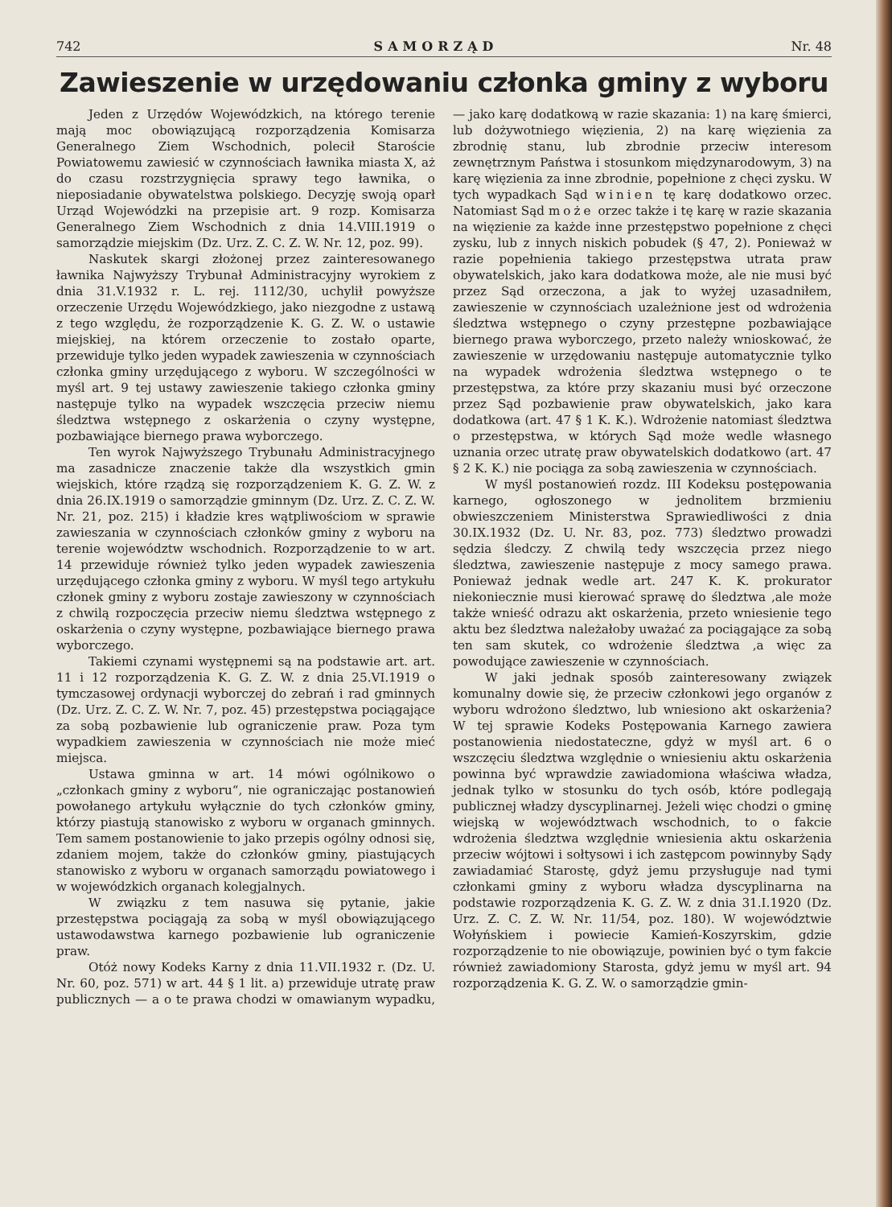742 SAMORZĄD Nr. 48
Zawieszenie w urzędowaniu członka gminy z wyboru
Jeden z Urzędów Wojewódzkich, na którego terenie mają moc obowiązującą rozporządzenia Komisarza Generalnego Ziem Wschodnich, polecił Staroście Powiatowemu zawiesić w czynnościach ławnika miasta X, aż do czasu rozstrzygnięcia sprawy tego ławnika, o nieposiadanie obywatelstwa polskiego. Decyzję swoją oparł Urząd Wojewódzki na przepisie art. 9 rozp. Komisarza Generalnego Ziem Wschodnich z dnia 14.VIII.1919 o samorządzie miejskim (Dz. Urz. Z. C. Z. W. Nr. 12, poz. 99).
Naskutek skargi złożonej przez zainteresowanego ławnika Najwyższy Trybunał Administracyjny wyrokiem z dnia 31.V.1932 r. L. rej. 1112/30, uchylił powyższe orzeczenie Urzędu Wojewódzkiego, jako niezgodne z ustawą z tego względu, że rozporządzenie K. G. Z. W. o ustawie miejskiej, na którem orzeczenie to zostało oparte, przewiduje tylko jeden wypadek zawieszenia w czynnościach członka gminy urzędującego z wyboru. W szczególności w myśl art. 9 tej ustawy zawieszenie takiego członka gminy następuje tylko na wypadek wszczęcia przeciw niemu śledztwa wstępnego z oskarżenia o czyny występne, pozbawiające biernego prawa wyborczego.
Ten wyrok Najwyższego Trybunału Administracyjnego ma zasadnicze znaczenie także dla wszystkich gmin wiejskich, które rządzą się rozporządzeniem K. G. Z. W. z dnia 26.IX.1919 o samorządzie gminnym (Dz. Urz. Z. C. Z. W. Nr. 21, poz. 215) i kładzie kres wątpliwościom w sprawie zawieszania w czynnościach członków gminy z wyboru na terenie województw wschodnich. Rozporządzenie to w art. 14 przewiduje również tylko jeden wypadek zawieszenia urzędującego członka gminy z wyboru. W myśl tego artykułu członek gminy z wyboru zostaje zawieszony w czynnościach z chwilą rozpoczęcia przeciw niemu śledztwa wstępnego z oskarżenia o czyny występne, pozbawiające biernego prawa wyborczego.
Takiemi czynami występnemi są na podstawie art. art. 11 i 12 rozporządzenia K. G. Z. W. z dnia 25.VI.1919 o tymczasowej ordynacji wyborczej do zebrań i rad gminnych (Dz. Urz. Z. C. Z. W. Nr. 7, poz. 45) przestępstwa pociągające za sobą pozbawienie lub ograniczenie praw. Poza tym wypadkiem zawieszenia w czynnościach nie może mieć miejsca.
Ustawa gminna w art. 14 mówi ogólnikowo o „członkach gminy z wyboru“, nie ograniczając postanowień powołanego artykułu wyłącznie do tych członków gminy, którzy piastują stanowisko z wyboru w organach gminnych. Tem samem postanowienie to jako przepis ogólny odnosi się, zdaniem mojem, także do członków gminy, piastujących stanowisko z wyboru w organach samorządu powiatowego i w wojewódzkich organach kolegjalnych.
W związku z tem nasuwa się pytanie, jakie przestępstwa pociągają za sobą w myśl obowiązującego ustawodawstwa karnego pozbawienie lub ograniczenie praw.
Otóż nowy Kodeks Karny z dnia 11.VII.1932 r. (Dz. U. Nr. 60, poz. 571) w art. 44 § 1 lit. a) przewiduje utratę praw publicznych — a o te prawa chodzi w omawianym wypadku, — jako karę dodatkową w razie skazania: 1) na karę śmierci, lub dożywotniego więzienia, 2) na karę więzienia za zbrodnię stanu, lub zbrodnie przeciw interesom zewnętrznym Państwa i stosunkom międzynarodowym, 3) na karę więzienia za inne zbrodnie, popełnione z chęci zysku. W tych wypadkach Sąd winien tę karę dodatkowo orzec. Natomiast Sąd może orzec także i tę karę w razie skazania na więzienie za każde inne przestępstwo popełnione z chęci zysku, lub z innych niskich pobudek (§ 47, 2). Ponieważ w razie popełnienia takiego przestępstwa utrata praw obywatelskich, jako kara dodatkowa może, ale nie musi być przez Sąd orzeczona, a jak to wyżej uzasadniłem, zawieszenie w czynnościach uzależnione jest od wdrożenia śledztwa wstępnego o czyny przestępne pozbawiające biernego prawa wyborczego, przeto należy wnioskować, że zawieszenie w urzędowaniu następuje automatycznie tylko na wypadek wdrożenia śledztwa wstępnego o te przestępstwa, za które przy skazaniu musi być orzeczone przez Sąd pozbawienie praw obywatelskich, jako kara dodatkowa (art. 47 § 1 K. K.). Wdrożenie natomiast śledztwa o przestępstwa, w których Sąd może wedle własnego uznania orzec utratę praw obywatelskich dodatkowo (art. 47 § 2 K. K.) nie pociąga za sobą zawieszenia w czynnościach.
W myśl postanowień rozdz. III Kodeksu postępowania karnego, ogłoszonego w jednolitem brzmieniu obwieszczeniem Ministerstwa Sprawiedliwości z dnia 30.IX.1932 (Dz. U. Nr. 83, poz. 773) śledztwo prowadzi sędzia śledczy. Z chwilą tedy wszczęcia przez niego śledztwa, zawieszenie następuje z mocy samego prawa. Ponieważ jednak wedle art. 247 K. K. prokurator niekoniecznie musi kierować sprawę do śledztwa ,ale może także wnieść odrazu akt oskarżenia, przeto wniesienie tego aktu bez śledztwa należałoby uważać za pociągające za sobą ten sam skutek, co wdrożenie śledztwa ,a więc za powodujące zawieszenie w czynnościach.
W jaki jednak sposób zainteresowany związek komunalny dowie się, że przeciw członkowi jego organów z wyboru wdrożono śledztwo, lub wniesiono akt oskarżenia? W tej sprawie Kodeks Postępowania Karnego zawiera postanowienia niedostateczne, gdyż w myśl art. 6 o wszczęciu śledztwa względnie o wniesieniu aktu oskarżenia powinna być wprawdzie zawiadomiona właściwa władza, jednak tylko w stosunku do tych osób, które podlegają publicznej władzy dyscyplinarnej. Jeżeli więc chodzi o gminę wiejską w województwach wschodnich, to o fakcie wdrożenia śledztwa względnie wniesienia aktu oskarżenia przeciw wójtowi i sołtysowi i ich zastępcom powinnyby Sądy zawiadamiać Starostę, gdyż jemu przysługuje nad tymi członkami gminy z wyboru władza dyscyplinarna na podstawie rozporządzenia K. G. Z. W. z dnia 31.I.1920 (Dz. Urz. Z. C. Z. W. Nr. 11/54, poz. 180). W województwie Wołyńskiem i powiecie Kamień-Koszyrskim, gdzie rozporządzenie to nie obowiązuje, powinien być o tym fakcie również zawiadomiony Starosta, gdyż jemu w myśl art. 94 rozporządzenia K. G. Z. W. o samorządzie gmin-